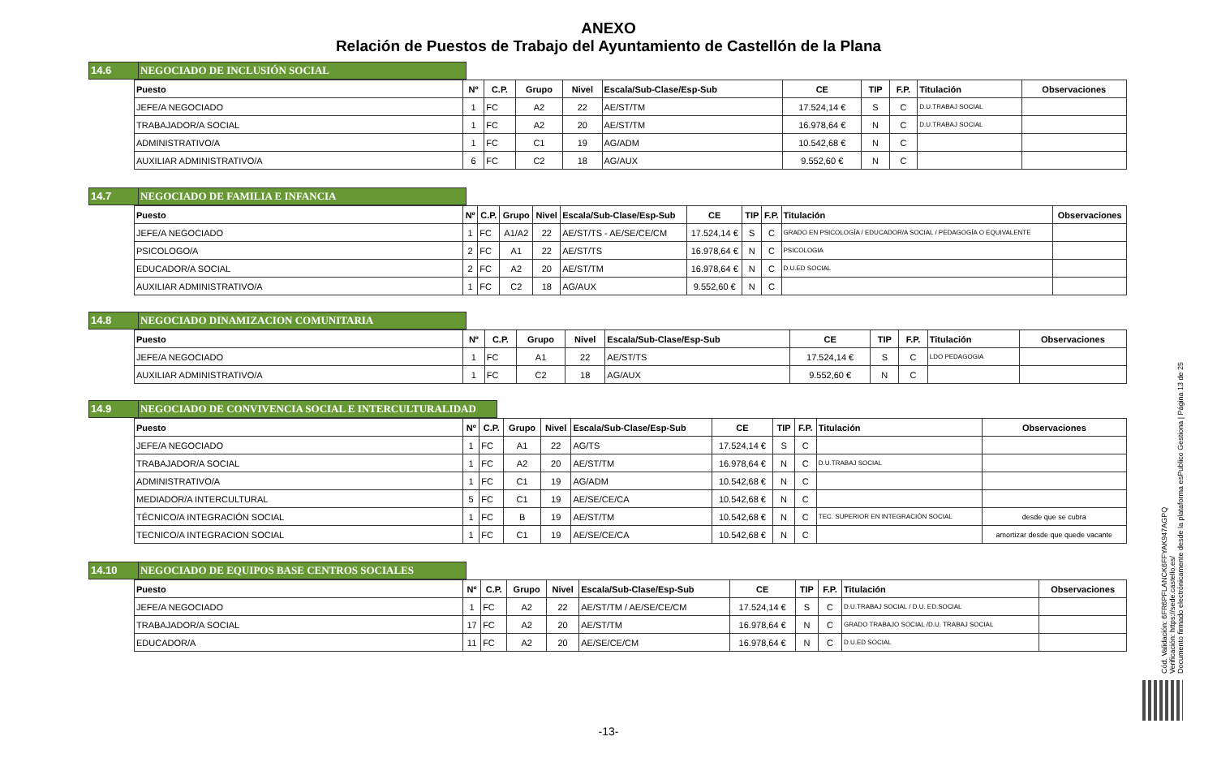ANEXO
Relación de Puestos de Trabajo del Ayuntamiento de Castellón de la Plana
14.6 NEGOCIADO DE INCLUSIÓN SOCIAL
| Puesto | Nº | C.P. | Grupo | Nivel | Escala/Sub-Clase/Esp-Sub | CE | TIP | F.P. | Titulación | Observaciones |
| --- | --- | --- | --- | --- | --- | --- | --- | --- | --- | --- |
| JEFE/A NEGOCIADO | 1 | FC | A2 | 22 | AE/ST/TM | 17.524,14 € | S | C | D.U.TRABAJ SOCIAL | |
| TRABAJADOR/A SOCIAL | 1 | FC | A2 | 20 | AE/ST/TM | 16.978,64 € | N | C | D.U.TRABAJ SOCIAL | |
| ADMINISTRATIVO/A | 1 | FC | C1 | 19 | AG/ADM | 10.542,68 € | N | C | | |
| AUXILIAR ADMINISTRATIVO/A | 6 | FC | C2 | 18 | AG/AUX | 9.552,60 € | N | C | | |
14.7 NEGOCIADO DE FAMILIA E INFANCIA
| Puesto | Nº | C.P. | Grupo | Nivel | Escala/Sub-Clase/Esp-Sub | CE | TIP | F.P. | Titulación | Observaciones |
| --- | --- | --- | --- | --- | --- | --- | --- | --- | --- | --- |
| JEFE/A NEGOCIADO | 1 | FC | A1/A2 | 22 | AE/ST/TS - AE/SE/CE/CM | 17.524,14 € | S | C | GRADO EN PSICOLOGÍA / EDUCADOR/A SOCIAL / PEDAGOGÍA O EQUIVALENTE | |
| PSICOLOGO/A | 2 | FC | A1 | 22 | AE/ST/TS | 16.978,64 € | N | C | PSICOLOGIA | |
| EDUCADOR/A SOCIAL | 2 | FC | A2 | 20 | AE/ST/TM | 16.978,64 € | N | C | D.U.ED SOCIAL | |
| AUXILIAR ADMINISTRATIVO/A | 1 | FC | C2 | 18 | AG/AUX | 9.552,60 € | N | C | | |
14.8 NEGOCIADO DINAMIZACION COMUNITARIA
| Puesto | Nº | C.P. | Grupo | Nivel | Escala/Sub-Clase/Esp-Sub | CE | TIP | F.P. | Titulación | Observaciones |
| --- | --- | --- | --- | --- | --- | --- | --- | --- | --- | --- |
| JEFE/A NEGOCIADO | 1 | FC | A1 | 22 | AE/ST/TS | 17.524,14 € | S | C | LDO PEDAGOGIA | |
| AUXILIAR ADMINISTRATIVO/A | 1 | FC | C2 | 18 | AG/AUX | 9.552,60 € | N | C | | |
14.9 NEGOCIADO DE CONVIVENCIA SOCIAL E INTERCULTURALIDAD
| Puesto | Nº | C.P. | Grupo | Nivel | Escala/Sub-Clase/Esp-Sub | CE | TIP | F.P. | Titulación | Observaciones |
| --- | --- | --- | --- | --- | --- | --- | --- | --- | --- | --- |
| JEFE/A NEGOCIADO | 1 | FC | A1 | 22 | AG/TS | 17.524,14 € | S | C | | |
| TRABAJADOR/A SOCIAL | 1 | FC | A2 | 20 | AE/ST/TM | 16.978,64 € | N | C | D.U.TRABAJ SOCIAL | |
| ADMINISTRATIVO/A | 1 | FC | C1 | 19 | AG/ADM | 10.542,68 € | N | C | | |
| MEDIADOR/A INTERCULTURAL | 5 | FC | C1 | 19 | AE/SE/CE/CA | 10.542,68 € | N | C | | |
| TÉCNICO/A INTEGRACIÓN SOCIAL | 1 | FC | B | 19 | AE/ST/TM | 10.542,68 € | N | C | TEC. SUPERIOR EN INTEGRACIÓN SOCIAL | desde que se cubra |
| TECNICO/A INTEGRACION SOCIAL | 1 | FC | C1 | 19 | AE/SE/CE/CA | 10.542,68 € | N | C | | amortizar desde que quede vacante |
14.10 NEGOCIADO DE EQUIPOS BASE CENTROS SOCIALES
| Puesto | Nº | C.P. | Grupo | Nivel | Escala/Sub-Clase/Esp-Sub | CE | TIP | F.P. | Titulación | Observaciones |
| --- | --- | --- | --- | --- | --- | --- | --- | --- | --- | --- |
| JEFE/A NEGOCIADO | 1 | FC | A2 | 22 | AE/ST/TM / AE/SE/CE/CM | 17.524,14 € | S | C | D.U.TRABAJ SOCIAL / D.U. ED.SOCIAL | |
| TRABAJADOR/A SOCIAL | 17 | FC | A2 | 20 | AE/ST/TM | 16.978,64 € | N | C | GRADO TRABAJO SOCIAL /D.U. TRABAJ SOCIAL | |
| EDUCADOR/A | 11 | FC | A2 | 20 | AE/SE/CE/CM | 16.978,64 € | N | C | D.U.ED SOCIAL | |
Cód. Validación: 6FR6PFLANCK6FFYAK947AGPQ
Verificación: https://sede.castello.es/
Documento firmado electrónicamente desde la plataforma esPublico Gestiona | Página 13 de 25
-13-